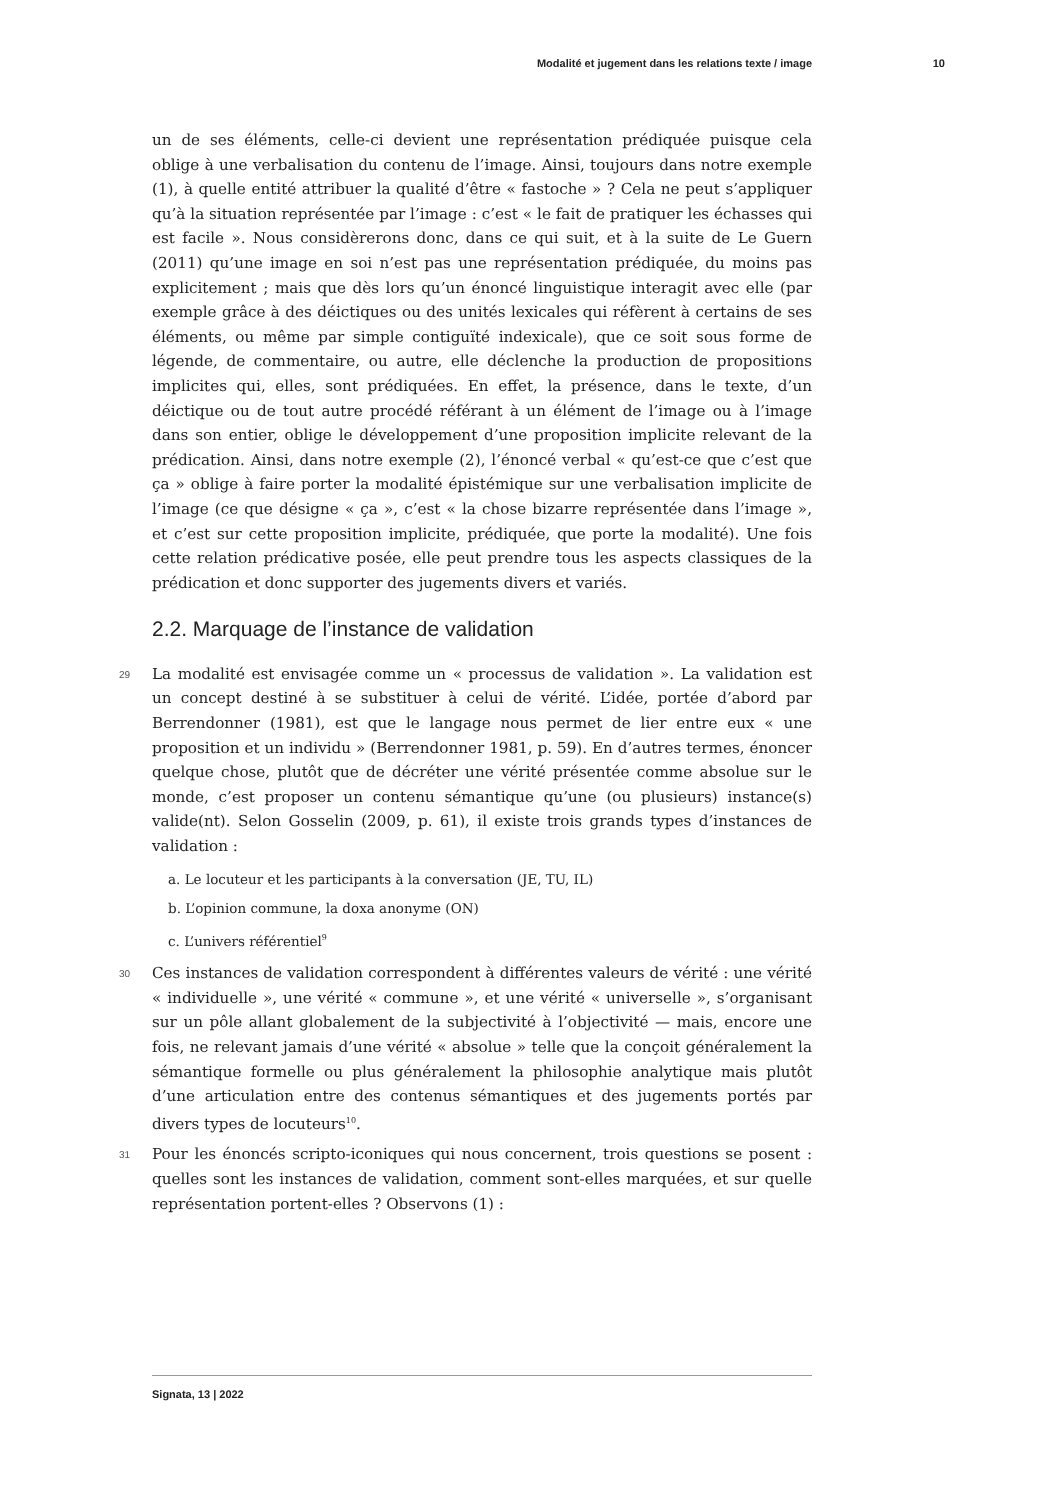Modalité et jugement dans les relations texte / image 10
un de ses éléments, celle-ci devient une représentation prédiquée puisque cela oblige à une verbalisation du contenu de l’image. Ainsi, toujours dans notre exemple (1), à quelle entité attribuer la qualité d’être « fastoche » ? Cela ne peut s’appliquer qu’à la situation représentée par l’image : c’est « le fait de pratiquer les échasses qui est facile ». Nous considèrerons donc, dans ce qui suit, et à la suite de Le Guern (2011) qu’une image en soi n’est pas une représentation prédiquée, du moins pas explicitement ; mais que dès lors qu’un énoncé linguistique interagit avec elle (par exemple grâce à des déictiques ou des unités lexicales qui réfèrent à certains de ses éléments, ou même par simple contiguïté indexicale), que ce soit sous forme de légende, de commentaire, ou autre, elle déclenche la production de propositions implicites qui, elles, sont prédiquées. En effet, la présence, dans le texte, d’un déictique ou de tout autre procédé référant à un élément de l’image ou à l’image dans son entier, oblige le développement d’une proposition implicite relevant de la prédication. Ainsi, dans notre exemple (2), l’énoncé verbal « qu’est-ce que c’est que ça » oblige à faire porter la modalité épistémique sur une verbalisation implicite de l’image (ce que désigne « ça », c’est « la chose bizarre représentée dans l’image », et c’est sur cette proposition implicite, prédiquée, que porte la modalité). Une fois cette relation prédicative posée, elle peut prendre tous les aspects classiques de la prédication et donc supporter des jugements divers et variés.
2.2. Marquage de l’instance de validation
29 La modalité est envisagée comme un « processus de validation ». La validation est un concept destiné à se substituer à celui de vérité. L’idée, portée d’abord par Berrendonner (1981), est que le langage nous permet de lier entre eux « une proposition et un individu » (Berrendonner 1981, p. 59). En d’autres termes, énoncer quelque chose, plutôt que de décréter une vérité présentée comme absolue sur le monde, c’est proposer un contenu sémantique qu’une (ou plusieurs) instance(s) valide(nt). Selon Gosselin (2009, p. 61), il existe trois grands types d’instances de validation :
a. Le locuteur et les participants à la conversation (JE, TU, IL)
b. L’opinion commune, la doxa anonyme (ON)
c. L’univers référentiel<sup>9</sup>
30 Ces instances de validation correspondent à différentes valeurs de vérité : une vérité « individuelle », une vérité « commune », et une vérité « universelle », s’organisant sur un pôle allant globalement de la subjectivité à l’objectivité — mais, encore une fois, ne relevant jamais d’une vérité « absolue » telle que la conçoit généralement la sémantique formelle ou plus généralement la philosophie analytique mais plutôt d’une articulation entre des contenus sémantiques et des jugements portés par divers types de locuteurs<sup>10</sup>.
31 Pour les énoncés scripto-iconiques qui nous concernent, trois questions se posent : quelles sont les instances de validation, comment sont-elles marquées, et sur quelle représentation portent-elles ? Observons (1) :
Signata, 13 | 2022